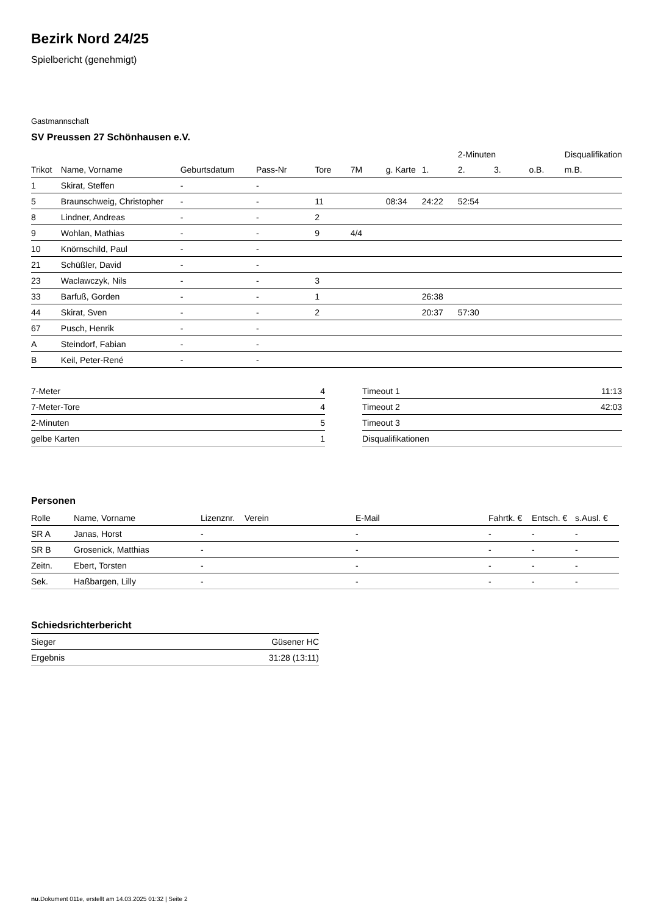Bezirk Nord 24/25
Spielbericht (genehmigt)
Gastmannschaft
SV Preussen 27 Schönhausen e.V.
| | | | | | | | | 2-Minuten | | | Disqualifikation |
| --- | --- | --- | --- | --- | --- | --- | --- | --- | --- | --- | --- |
| Trikot | Name, Vorname | Geburtsdatum | Pass-Nr | Tore | 7M | g. Karte | 1. | 2. | 3. | o.B. | m.B. |
| 1 | Skirat, Steffen | - | - | | | | | | | | |
| 5 | Braunschweig, Christopher | - | - | 11 | | 08:34 | 24:22 | 52:54 | | | |
| 8 | Lindner, Andreas | - | - | 2 | | | | | | | |
| 9 | Wohlan, Mathias | - | - | 9 | 4/4 | | | | | | |
| 10 | Knörnschild, Paul | - | - | | | | | | | | |
| 21 | Schüßler, David | - | - | | | | | | | | |
| 23 | Waclawczyk, Nils | - | - | 3 | | | | | | | |
| 33 | Barfuß, Gorden | - | - | 1 | | | 26:38 | | | | |
| 44 | Skirat, Sven | - | - | 2 | | | 20:37 | 57:30 | | | |
| 67 | Pusch, Henrik | - | - | | | | | | | | |
| A | Steindorf, Fabian | - | - | | | | | | | | |
| B | Keil, Peter-René | - | - | | | | | | | | |
| 7-Meter | 4 |
| 7-Meter-Tore | 4 |
| 2-Minuten | 5 |
| gelbe Karten | 1 |
| Timeout 1 | 11:13 |
| Timeout 2 | 42:03 |
| Timeout 3 | |
| Disqualifikationen | |
Personen
| Rolle | Name, Vorname | Lizenznr. | Verein | E-Mail | Fahrtk. € | Entsch. € | s.Ausl. € |
| --- | --- | --- | --- | --- | --- | --- | --- |
| SR A | Janas, Horst | - | | - | - | - | - |
| SR B | Grosenick, Matthias | - | | - | - | - | - |
| Zeitn. | Ebert, Torsten | - | | - | - | - | - |
| Sek. | Haßbargen, Lilly | - | | - | - | - | - |
Schiedsrichterbericht
| Sieger | Güsener HC |
| Ergebnis | 31:28 (13:11) |
nu.Dokument 011e, erstellt am 14.03.2025 01:32 | Seite 2